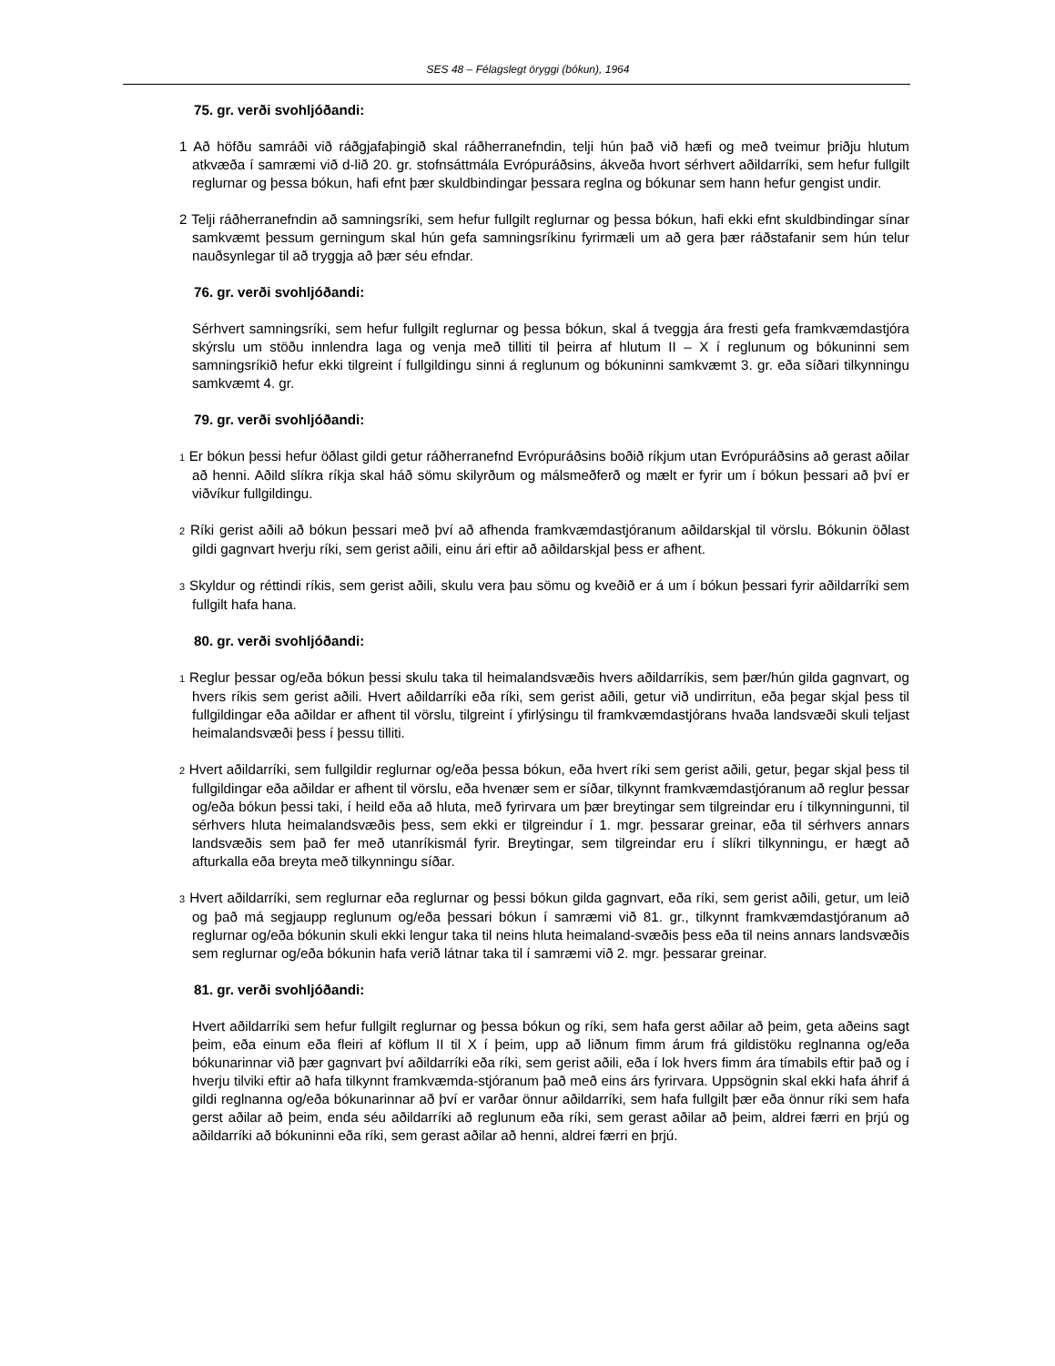SES 48 – Félagslegt öryggi (bókun), 1964
75. gr. verði svohljóðandi:
1 Að höfðu samráði við ráðgjafaþingið skal ráðherranefndin, telji hún það við hæfi og með tveimur þriðju hlutum atkvæða í samræmi við d-lið 20. gr. stofnsáttmála Evrópuráðsins, ákveða hvort sérhvert aðildarríki, sem hefur fullgilt reglurnar og þessa bókun, hafi efnt þær skuldbindingar þessara reglna og bókunar sem hann hefur gengist undir.
2 Telji ráðherranefndin að samningsríki, sem hefur fullgilt reglurnar og þessa bókun, hafi ekki efnt skuldbindingar sínar samkvæmt þessum gerningum skal hún gefa samningsríkinu fyrirmæli um að gera þær ráðstafanir sem hún telur nauðsynlegar til að tryggja að þær séu efndar.
76. gr. verði svohljóðandi:
Sérhvert samningsríki, sem hefur fullgilt reglurnar og þessa bókun, skal á tveggja ára fresti gefa framkvæmdastjóra skýrslu um stöðu innlendra laga og venja með tilliti til þeirra af hlutum II – X í reglunum og bókuninni sem samningsríkið hefur ekki tilgreint í fullgildingu sinni á reglunum og bókuninni samkvæmt 3. gr. eða síðari tilkynningu samkvæmt 4. gr.
79. gr. verði svohljóðandi:
1 Er bókun þessi hefur öðlast gildi getur ráðherranefnd Evrópuráðsins boðið ríkjum utan Evrópuráðsins að gerast aðilar að henni. Aðild slíkra ríkja skal háð sömu skilyrðum og málsmeðferð og mælt er fyrir um í bókun þessari að því er viðvíkur fullgildingu.
2 Ríki gerist aðili að bókun þessari með því að afhenda framkvæmdastjóranum aðildarskjal til vörslu. Bókunin öðlast gildi gagnvart hverju ríki, sem gerist aðili, einu ári eftir að aðildarskjal þess er afhent.
3 Skyldur og réttindi ríkis, sem gerist aðili, skulu vera þau sömu og kveðið er á um í bókun þessari fyrir aðildarríki sem fullgilt hafa hana.
80. gr. verði svohljóðandi:
1 Reglur þessar og/eða bókun þessi skulu taka til heimalandsvæðis hvers aðildarríkis, sem þær/hún gilda gagnvart, og hvers ríkis sem gerist aðili. Hvert aðildarríki eða ríki, sem gerist aðili, getur við undirritun, eða þegar skjal þess til fullgildingar eða aðildar er afhent til vörslu, tilgreint í yfirlýsingu til framkvæmdastjórans hvaða landsvæði skuli teljast heimalandsvæði þess í þessu tilliti.
2 Hvert aðildarríki, sem fullgildir reglurnar og/eða þessa bókun, eða hvert ríki sem gerist aðili, getur, þegar skjal þess til fullgildingar eða aðildar er afhent til vörslu, eða hvenær sem er síðar, tilkynnt framkvæmdastjóranum að reglur þessar og/eða bókun þessi taki, í heild eða að hluta, með fyrirvara um þær breytingar sem tilgreindar eru í tilkynningunni, til sérhvers hluta heimalandsvæðis þess, sem ekki er tilgreindur í 1. mgr. þessarar greinar, eða til sérhvers annars landsvæðis sem það fer með utanríkismál fyrir. Breytingar, sem tilgreindar eru í slíkri tilkynningu, er hægt að afturkalla eða breyta með tilkynningu síðar.
3 Hvert aðildarríki, sem reglurnar eða reglurnar og þessi bókun gilda gagnvart, eða ríki, sem gerist aðili, getur, um leið og það má segjaupp reglunum og/eða þessari bókun í samræmi við 81. gr., tilkynnt framkvæmdastjóranum að reglurnar og/eða bókunin skuli ekki lengur taka til neins hluta heimaland-svæðis þess eða til neins annars landsvæðis sem reglurnar og/eða bókunin hafa verið látnar taka til í samræmi við 2. mgr. þessarar greinar.
81. gr. verði svohljóðandi:
Hvert aðildarríki sem hefur fullgilt reglurnar og þessa bókun og ríki, sem hafa gerst aðilar að þeim, geta aðeins sagt þeim, eða einum eða fleiri af köflum II til X í þeim, upp að liðnum fimm árum frá gildistöku reglnanna og/eða bókunarinnar við þær gagnvart því aðildarríki eða ríki, sem gerist aðili, eða í lok hvers fimm ára tímabils eftir það og í hverju tilviki eftir að hafa tilkynnt framkvæmda-stjóranum það með eins árs fyrirvara. Uppsögnin skal ekki hafa áhrif á gildi reglnanna og/eða bókunarinnar að því er varðar önnur aðildarríki, sem hafa fullgilt þær eða önnur ríki sem hafa gerst aðilar að þeim, enda séu aðildarríki að reglunum eða ríki, sem gerast aðilar að þeim, aldrei færri en þrjú og aðildarríki að bókuninni eða ríki, sem gerast aðilar að henni, aldrei færri en þrjú.